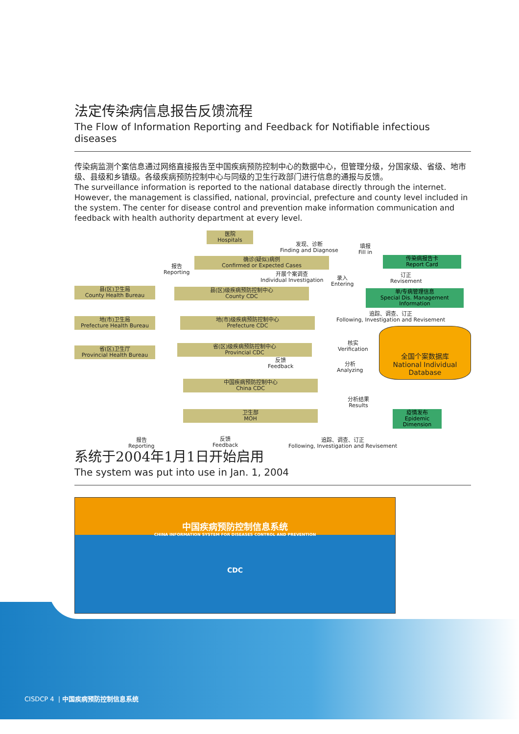法定传染病信息报告反馈流程
The Flow of Information Reporting and Feedback for Notifiable infectious diseases
传染病监测个案信息通过网络直接报告至中国疾病预防控制中心的数据中心，但管理分级，分国家级、省级、地市级、县级和乡镇级。各级疾病预防控制中心与同级的卫生行政部门进行信息的通报与反馈。
The surveillance information is reported to the national database directly through the internet. However, the management is classified, national, provincial, prefecture and county level included in the system. The center for disease control and prevention make information communication and feedback with health authority department at every level.
医院
Hospitals
发现、诊断
Finding and Diagnose
填报
Fill in
确诊(疑似)病例
Confirmed or Expected Cases
传染病报告卡
Report Card
报告
Reporting
开展个案调查
Individual Investigation
录入
Entering
订正
Revisement
县(区)卫生局
County Health Bureau
县(区)级疾病预防控制中心
County CDC
单/专病管理信息
Special Dis. Management Information
追踪、调查、订正
Following, Investigation and Revisement
地(市)卫生局
Prefecture Health Bureau
地(市)级疾病预防控制中心
Prefecture CDC
省(区)卫生厅
Provincial Health Bureau
省(区)级疾病预防控制中心
Provincial CDC
核实
Verification
全国个案数据库
National Individual Database
反馈
Feedback
分析
Analyzing
中国疾病预防控制中心
China CDC
分析结果
Results
卫生部
MOH
疫情发布
Epidemic Dimension
报告
Reporting
反馈
Feedback
追踪、调查、订正
Following, Investigation and Revisement
系统于2004年1月1日开始启用
The system was put into use in Jan. 1, 2004
中国疾病预防控制信息系统
CHINA INFORMATION SYSTEM FOR DISEASES CONTROL AND PREVENTION
CDC
CISDCP 4 | 中国疾病预防控制信息系统